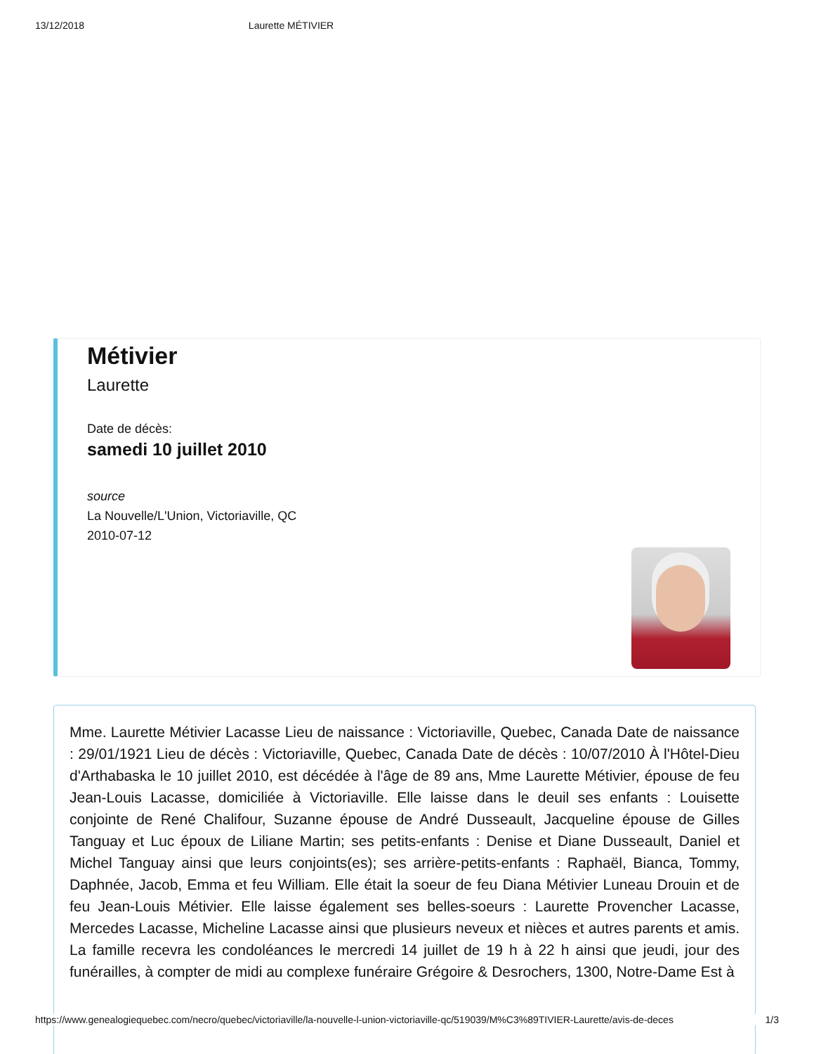13/12/2018 Laurette MÉTIVIER
Métivier
Laurette
Date de décès:
samedi 10 juillet 2010
source
La Nouvelle/L'Union, Victoriaville, QC
2010-07-12
Mme. Laurette Métivier Lacasse Lieu de naissance : Victoriaville, Quebec, Canada Date de naissance : 29/01/1921 Lieu de décès : Victoriaville, Quebec, Canada Date de décès : 10/07/2010 À l'Hôtel-Dieu d'Arthabaska le 10 juillet 2010, est décédée à l'âge de 89 ans, Mme Laurette Métivier, épouse de feu Jean-Louis Lacasse, domiciliée à Victoriaville. Elle laisse dans le deuil ses enfants : Louisette conjointe de René Chalifour, Suzanne épouse de André Dusseault, Jacqueline épouse de Gilles Tanguay et Luc époux de Liliane Martin; ses petits-enfants : Denise et Diane Dusseault, Daniel et Michel Tanguay ainsi que leurs conjoints(es); ses arrière-petits-enfants : Raphaël, Bianca, Tommy, Daphnée, Jacob, Emma et feu William. Elle était la soeur de feu Diana Métivier Luneau Drouin et de feu Jean-Louis Métivier. Elle laisse également ses belles-soeurs : Laurette Provencher Lacasse, Mercedes Lacasse, Micheline Lacasse ainsi que plusieurs neveux et nièces et autres parents et amis. La famille recevra les condoléances le mercredi 14 juillet de 19 h à 22 h ainsi que jeudi, jour des funérailles, à compter de midi au complexe funéraire Grégoire & Desrochers, 1300, Notre-Dame Est à
https://www.genealogiequebec.com/necro/quebec/victoriaville/la-nouvelle-l-union-victoriaville-qc/519039/M%C3%89TIVIER-Laurette/avis-de-deces 1/3